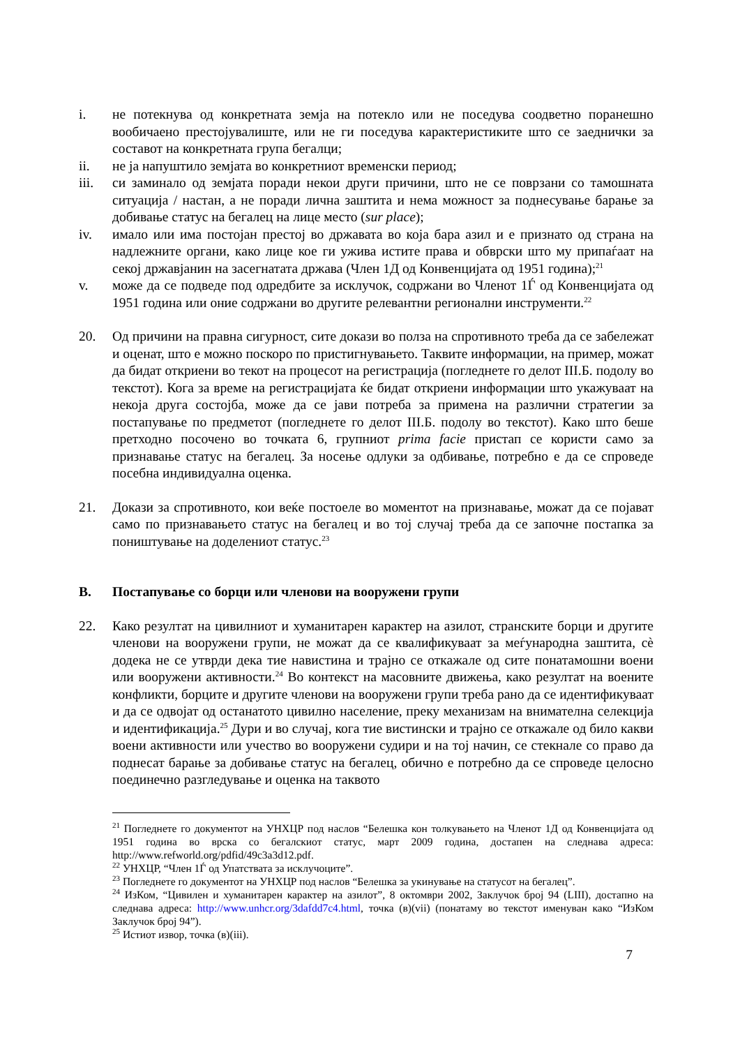i. не потекнува од конкретната земја на потекло или не поседува соодветно поранешно вообичаено престојувалиште, или не ги поседува карактеристиките што се заеднички за составот на конкретната група бегалци;
ii. не ја напуштило земјата во конкретниот временски период;
iii. си заминало од земјата поради некои други причини, што не се поврзани со тамошната ситуација / настан, а не поради лична заштита и нема можност за поднесување барање за добивање статус на бегалец на лице место (sur place);
iv. имало или има постојан престој во државата во која бара азил и е признато од страна на надлежните органи, како лице кое ги ужива истите права и обврски што му припаѓаат на секој државјанин на засегнатата држава (Член 1Д од Конвенцијата од 1951 година);<sup>21</sup>
v. може да се подведе под одредбите за исклучок, содржани во Членот 1Ѓ од Конвенцијата од 1951 година или оние содржани во другите релевантни регионални инструменти.<sup>22</sup>
20. Од причини на правна сигурност, сите докази во полза на спротивното треба да се забележат и оценат, што е можно поскоро по пристигнувањето. Таквите информации, на пример, можат да бидат откриени во текот на процесот на регистрација (погледнете го делот III.Б. подолу во текстот). Кога за време на регистрацијата ќе бидат откриени информации што укажуваат на некоја друга состојба, може да се јави потреба за примена на различни стратегии за постапување по предметот (погледнете го делот III.Б. подолу во текстот). Како што беше претходно посочено во точката 6, групниот prima facie пристап се користи само за признавање статус на бегалец. За носење одлуки за одбивање, потребно е да се спроведе посебна индивидуална оценка.
21. Докази за спротивното, кои веќе постоеле во моментот на признавање, можат да се појават само по признавањето статус на бегалец и во тој случај треба да се започне постапка за поништување на доделениот статус.<sup>23</sup>
В. Постапување со борци или членови на вооружени групи
22. Како резултат на цивилниот и хуманитарен карактер на азилот, странските борци и другите членови на вооружени групи, не можат да се квалификуваат за меѓународна заштита, сè додека не се утврди дека тие навистина и трајно се откажале од сите понатамошни воени или вооружени активности.<sup>24</sup> Во контекст на масовните движења, како резултат на воените конфликти, борците и другите членови на вооружени групи треба рано да се идентификуваат и да се одвојат од останатото цивилно население, преку механизам на внимателна селекција и идентификација.<sup>25</sup> Дури и во случај, кога тие вистински и трајно се откажале од било какви воени активности или учество во вооружени судири и на тој начин, се стекнале со право да поднесат барање за добивање статус на бегалец, обично е потребно да се спроведе целосно поединечно разгледување и оценка на таквото
<sup>21</sup> Погледнете го документот на УНХЦР под наслов “Белешка кон толкувањето на Членот 1Д од Конвенцијата од 1951 година во врска со бегалскиот статус, март 2009 година, достапен на следнава адреса: http://www.refworld.org/pdfid/49c3a3d12.pdf.
<sup>22</sup> УНХЦР, “Член 1Ѓ од Упатствата за исклучоците”.
<sup>23</sup> Погледнете го документот на УНХЦР под наслов “Белешка за укинување на статусот на бегалец”.
<sup>24</sup> ИзКом, “Цивилен и хуманитарен карактер на азилот”, 8 октомври 2002, Заклучок број 94 (LIII), достапно на следнава адреса: http://www.unhcr.org/3dafdd7c4.html, точка (в)(vii) (понатаму во текстот именуван како “ИзКом Заклучок број 94”).
<sup>25</sup> Истиот извор, точка (в)(iii).
7